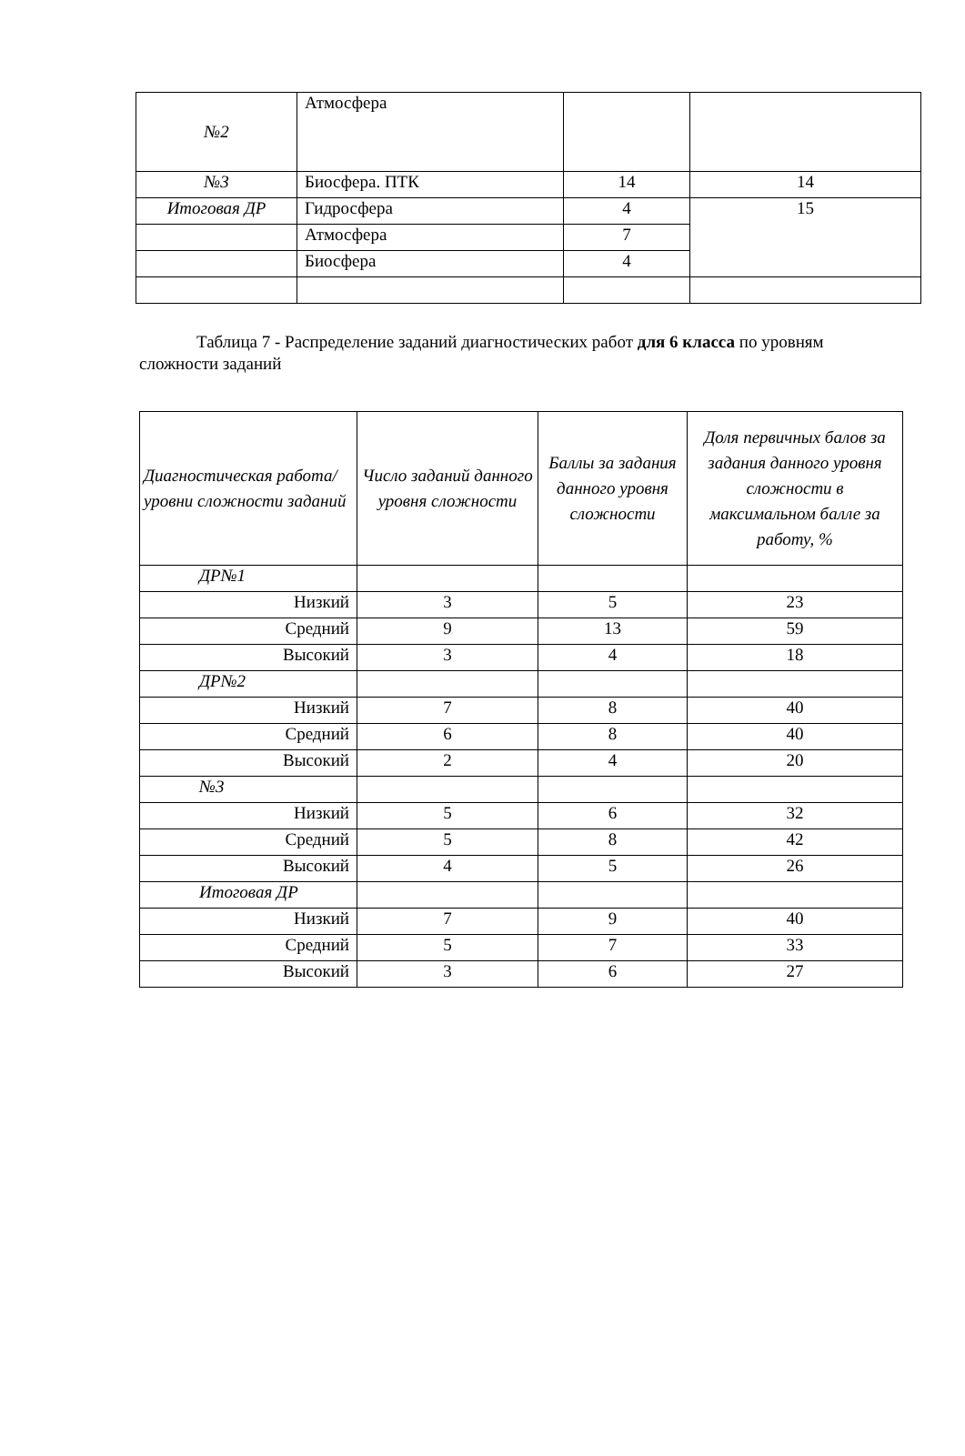| №2 | Атмосфера | | |
| №3 | Биосфера. ПТК | 14 | 14 |
| Итоговая ДР | Гидросфера | 4 | 15 |
| | Атмосфера | 7 | |
| | Биосфера | 4 | |
Таблица 7 - Распределение заданий диагностических работ для 6 класса по уровням сложности заданий
| Диагностическая работа/уровни сложности заданий | Число заданий данного уровня сложности | Баллы за задания данного уровня сложности | Доля первичных балов за задания данного уровня сложности в максимальном балле за работу, % |
| --- | --- | --- | --- |
| ДР№1 | | | |
| Низкий | 3 | 5 | 23 |
| Средний | 9 | 13 | 59 |
| Высокий | 3 | 4 | 18 |
| ДР№2 | | | |
| Низкий | 7 | 8 | 40 |
| Средний | 6 | 8 | 40 |
| Высокий | 2 | 4 | 20 |
| №3 | | | |
| Низкий | 5 | 6 | 32 |
| Средний | 5 | 8 | 42 |
| Высокий | 4 | 5 | 26 |
| Итоговая ДР | | | |
| Низкий | 7 | 9 | 40 |
| Средний | 5 | 7 | 33 |
| Высокий | 3 | 6 | 27 |